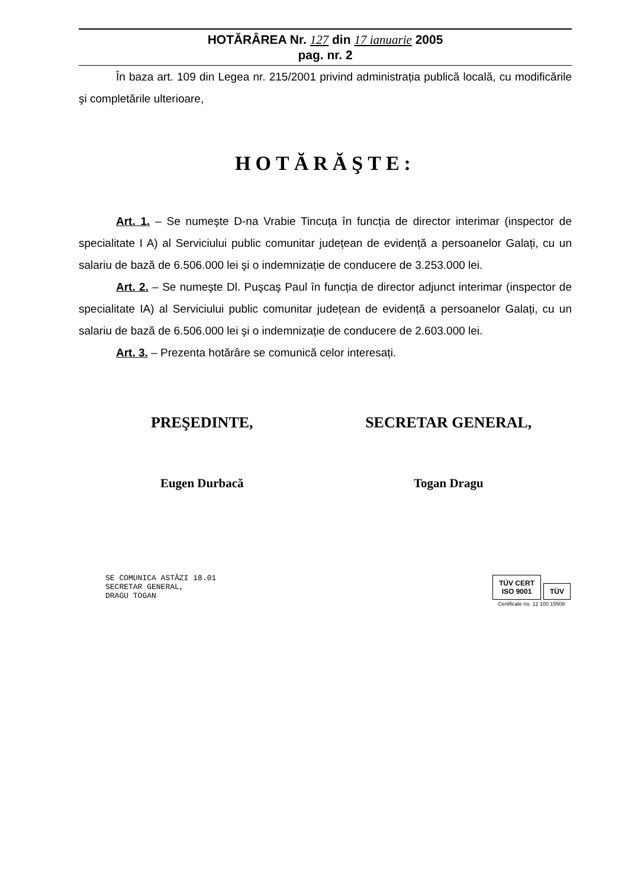HOTĂRÂREA Nr. 127 din 17 ianuarie 2005
pag. nr. 2
În baza art. 109 din Legea nr. 215/2001 privind administrația publică locală, cu modificările şi completările ulterioare,
HOTĂRĂŞTE:
Art. 1. – Se numeşte D-na Vrabie Tincuța în funcția de director interimar (inspector de specialitate I A) al Serviciului public comunitar județean de evidență a persoanelor Galați, cu un salariu de bază de 6.506.000 lei şi o indemnizație de conducere de 3.253.000 lei.
Art. 2. – Se numeşte Dl. Puşcaş Paul în funcția de director adjunct interimar (inspector de specialitate IA) al Serviciului public comunitar județean de evidență a persoanelor Galați, cu un salariu de bază de 6.506.000 lei şi o indemnizație de conducere de 2.603.000 lei.
Art. 3. – Prezenta hotărâre se comunică celor interesați.
PREŞEDINTE,
Eugen Durbacă
SECRETAR GENERAL,
Togan Dragu
SE COMUNICA ASTĂZI 18.01
SECRETAR GENERAL,
DRAGU TOGAN
TÜV CERT
ISO 9001 TÜV
Certificate no. 12 100 15508